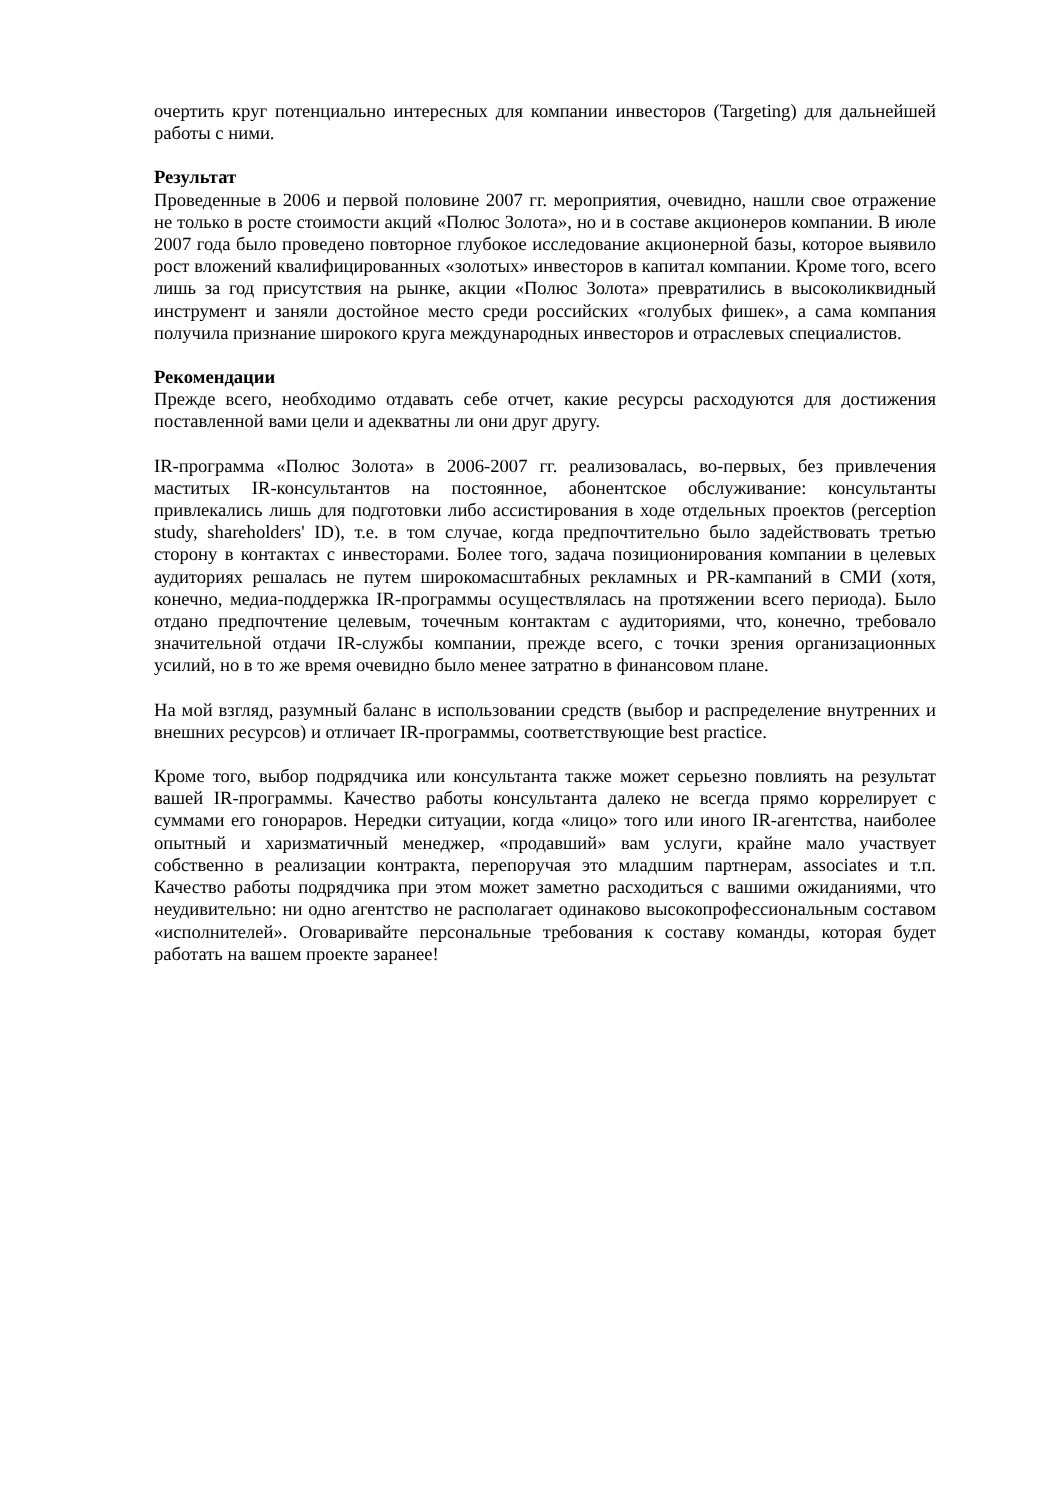очертить круг потенциально интересных для компании инвесторов (Targeting) для дальнейшей работы с ними.
Результат
Проведенные в 2006 и первой половине 2007 гг. мероприятия, очевидно, нашли свое отражение не только в росте стоимости акций «Полюс Золота», но и в составе акционеров компании. В июле 2007 года было проведено повторное глубокое исследование акционерной базы, которое выявило рост вложений квалифицированных «золотых» инвесторов в капитал компании. Кроме того, всего лишь за год присутствия на рынке, акции «Полюс Золота» превратились в высоколиквидный инструмент и заняли достойное место среди российских «голубых фишек», а сама компания получила признание широкого круга международных инвесторов и отраслевых специалистов.
Рекомендации
Прежде всего, необходимо отдавать себе отчет, какие ресурсы расходуются для достижения поставленной вами цели и адекватны ли они друг другу.
IR-программа «Полюс Золота» в 2006-2007 гг. реализовалась, во-первых, без привлечения маститых IR-консультантов на постоянное, абонентское обслуживание: консультанты привлекались лишь для подготовки либо ассистирования в ходе отдельных проектов (perception study, shareholders' ID), т.е. в том случае, когда предпочтительно было задействовать третью сторону в контактах с инвесторами. Более того, задача позиционирования компании в целевых аудиториях решалась не путем широкомасштабных рекламных и PR-кампаний в СМИ (хотя, конечно, медиа-поддержка IR-программы осуществлялась на протяжении всего периода). Было отдано предпочтение целевым, точечным контактам с аудиториями, что, конечно, требовало значительной отдачи IR-службы компании, прежде всего, с точки зрения организационных усилий, но в то же время очевидно было менее затратно в финансовом плане.
На мой взгляд, разумный баланс в использовании средств (выбор и распределение внутренних и внешних ресурсов) и отличает IR-программы, соответствующие best practice.
Кроме того, выбор подрядчика или консультанта также может серьезно повлиять на результат вашей IR-программы. Качество работы консультанта далеко не всегда прямо коррелирует с суммами его гонораров. Нередки ситуации, когда «лицо» того или иного IR-агентства, наиболее опытный и харизматичный менеджер, «продавший» вам услуги, крайне мало участвует собственно в реализации контракта, перепоручая это младшим партнерам, associates и т.п. Качество работы подрядчика при этом может заметно расходиться с вашими ожиданиями, что неудивительно: ни одно агентство не располагает одинаково высокопрофессиональным составом «исполнителей». Оговаривайте персональные требования к составу команды, которая будет работать на вашем проекте заранее!